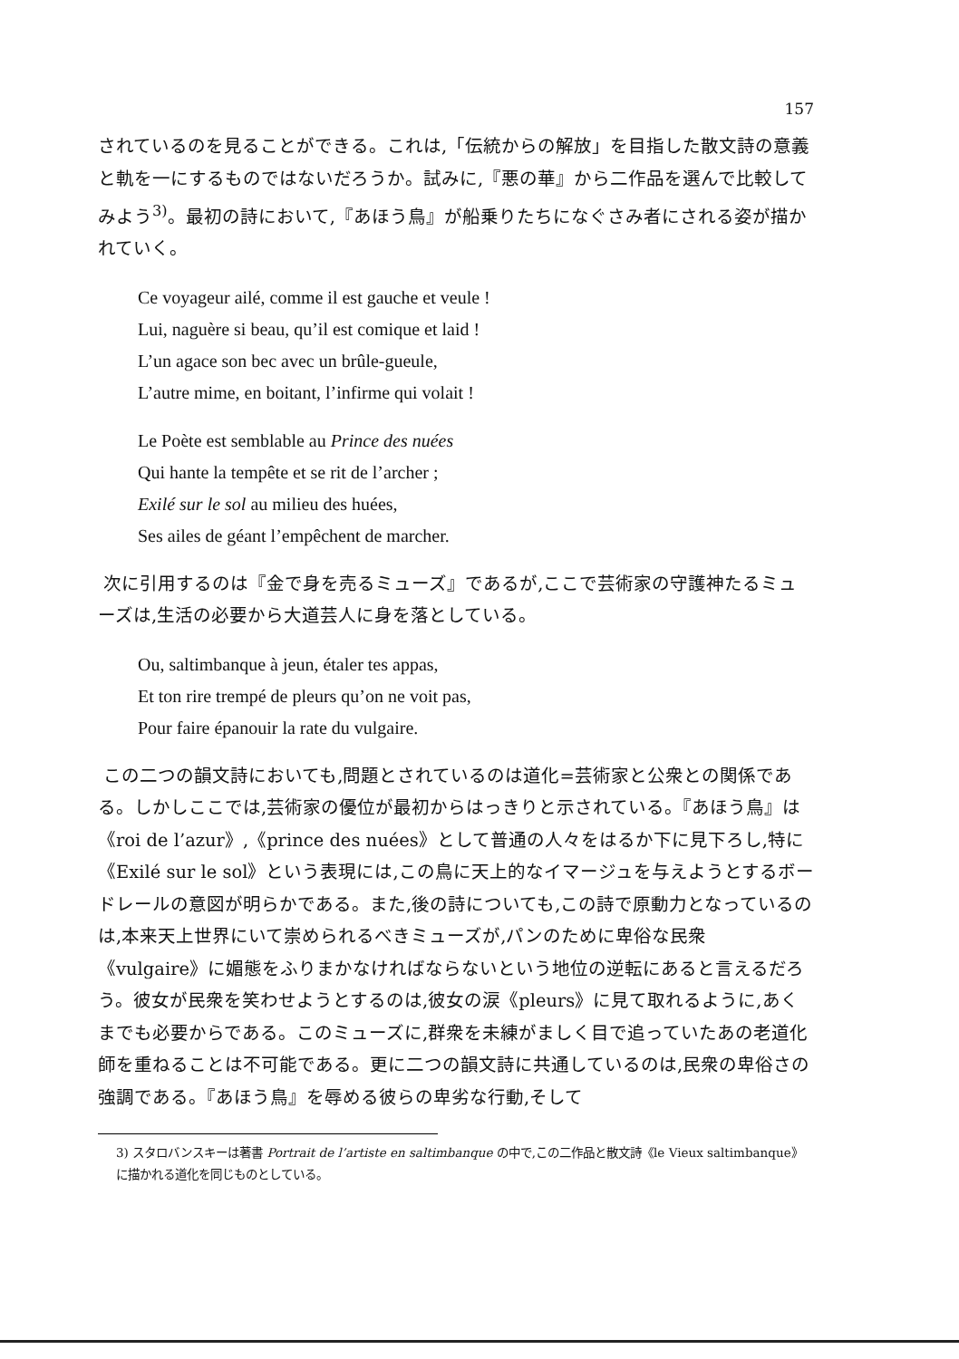157
されているのを見ることができる。これは,「伝統からの解放」を目指した散文詩の意義と軌を一にするものではないだろうか。試みに,『悪の華』から二作品を選んで比較してみよう<sup>3)</sup>。最初の詩において,『あほう鳥』が船乗りたちになぐさみ者にされる姿が描かれていく。
Ce voyageur ailé, comme il est gauche et veule !
Lui, naguère si beau, qu’il est comique et laid !
L’un agace son bec avec un brûle-gueule,
L’autre mime, en boitant, l’infirme qui volait !
Le Poète est semblable au Prince des nuées
Qui hante la tempête et se rit de l’archer ;
Exilé sur le sol au milieu des huées,
Ses ailes de géant l’empêchent de marcher.
次に引用するのは『金で身を売るミューズ』であるが,ここで芸術家の守護神たるミューズは,生活の必要から大道芸人に身を落としている。
Ou, saltimbanque à jeun, étaler tes appas,
Et ton rire trempé de pleurs qu’on ne voit pas,
Pour faire épanouir la rate du vulgaire.
この二つの韻文詩においても,問題とされているのは道化=芸術家と公衆との関係である。しかしここでは,芸術家の優位が最初からはっきりと示されている。『あほう鳥』は《roi de l’azur》,《prince des nuées》として普通の人々をはるか下に見下ろし,特に《Exilé sur le sol》という表現には,この鳥に天上的なイマージュを与えようとするボードレールの意図が明らかである。また,後の詩についても,この詩で原動力となっているのは,本来天上世界にいて崇められるべきミューズが,パンのために卑俗な民衆《vulgaire》に媚態をふりまかなければならないという地位の逆転にあると言えるだろう。彼女が民衆を笑わせようとするのは,彼女の涙《pleurs》に見て取れるように,あくまでも必要からである。このミューズに,群衆を未練がましく目で追っていたあの老道化師を重ねることは不可能である。更に二つの韻文詩に共通しているのは,民衆の卑俗さの強調である。『あほう鳥』を辱める彼らの卑劣な行動,そして
3) スタロバンスキーは著書 Portrait de l’artiste en saltimbanque の中で,この二作品と散文詩《le Vieux saltimbanque》に描かれる道化を同じものとしている。